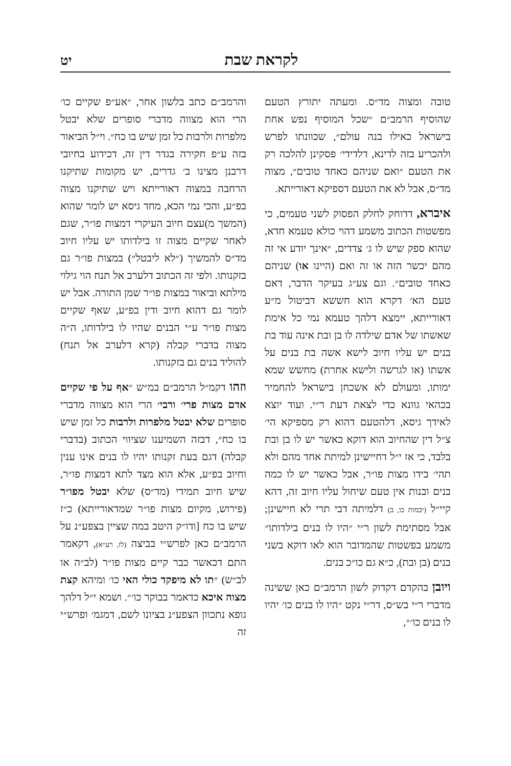לקראת שבת יט
טובה ומצוה מד״ס. ומעתה יתורץ הטעם שהוסיף הרמב״ם ״שכל המוסיף נפש אחת בישראל כאילו בנה עולם״, שכוונתו לפרש ולהכריע בזה לדינא, דלדידי׳ פסקינן להלכה רק את הטעם ״ואם שניהם כאחד טובים״, מצוה מד״ס, אבל לא את הטעם דספיקא דאורייתא.
איברא, דדוחק לחלק הפסוק לשני טעמים, כי מפשטות הכתוב משמע דהוי כולא טעמא חדא, שהוא ספק שיש לו ג׳ צדדים, ״אינך יודע אי זה מהם יכשר הזה או זה ואם (היינו או) שניהם כאחד טובים״. וגם צע״ג בעיקר הדבר, דאם טעם הא׳ דקרא הוא חששא דביטול מ״ע דאורייתא, יימצא דלהך טעמא נמי כל אימת שאשתו של אדם שילדה לו בן ובת אינה עוד בת בנים יש עליו חיוב לישא אשה בת בנים על אשתו (או לגרשה ולישא אחרת) מחשש שמא ימותו, ומעולם לא אשכחן בישראל להחמיר בכהאי גוונא כדי לצאת דעת ר״י. ועוד יוצא לאידך גיסא, דלהטעם דהוא רק מספיקא הי׳ צ״ל דין שהחיוב הוא דוקא כאשר יש לו בן ובת בלבד, כי אז י״ל דחיישינן למיתת אחד מהם ולא תהי׳ בידו מצות פו״ר, אבל כאשר יש לו כמה בנים ובנות אין טעם שיחול עליו חיוב זה, דהא קיי״ל (יבמות כו, ב) דלמיתה דבי תרי לא חיישינן; אבל מסתימת לשון ר״י ״היו לו בנים בילדותו״ משמע בפשטות שהמדובר הוא לאו דוקא בשני בנים (בן ובת), כ״א גם כו״כ בנים.
ויובן בהקדם דקדוק לשון הרמב״ם כאן ששינה מדברי ר״י בש״ס, דר״י נקט ״היו לו בנים כו׳ יהיו לו בנים כו׳״,
והרמב״ם כתב בלשון אחר, ״אע״פ שקיים כו׳ הרי הוא מצווה מדברי סופרים שלא יבטל מלפרות ולרבות כל זמן שיש בו כח״. וי״ל הביאור בזה ע״פ חקירה בגדר דין זה, דכידוע בחיובי דרבנן מצינו ב׳ גדרים, יש מקומות שתיקנו הרחבה במצוה דאורייתא ויש שתיקנו מצוה בפ״ע, והכי נמי הכא, מחד גיסא יש לומר שהוא (המשך מ)עצם חיוב העיקרי דמצות פו״ר, שגם לאחר שקיים מצוה זו בילדותו יש עליו חיוב מד״ס להמשיך (״לא ליבטל״) במצות פו״ר גם בזקנותו. ולפי זה הכתוב דלערב אל תנח הוי גילוי מילתא וביאור במצות פו״ר שמן התורה. אבל יש לומר גם דהוא חיוב ודין בפ״ע, שאף שקיים מצות פו״ר ע״י הבנים שהיו לו בילדותו, ה״ה מצוה בדברי קבלה (קרא דלערב אל תנח) להוליד בנים גם בזקנותו.
וזהו דקמ״ל הרמב״ם במ״ש ״אף על פי שקיים אדם מצות פרי׳ ורבי׳ הרי הוא מצווה מדברי סופרים שלא יבטל מלפרות ולרבות כל זמן שיש בו כח״, דבזה השמיענו שציווי הכתוב (בדברי קבלה) דגם בעת זקנותו יהיו לו בנים אינו ענין וחיוב בפ״ע, אלא הוא מצד לתא דמצות פו״ר, שיש חיוב תמידי (מד״ס) שלא יבטל מפו״ר (פירוש, מקיום מצות פו״ר שמדאורייתא) כ״ז שיש בו כח [ודו״ק היטב במה שציין בצפע״נ על הרמב״ם כאן לפרש״י בביצה (לז, רע״א), דקאמר התם דכאשר כבר קיים מצות פו״ר (לב״ה או לב״ש) ״תו לא מיפקד כולי האי כו׳ ומיהא קצת מצוה איכא כדאמר בבוקר כו׳״. ושמא י״ל דלהך גופא נתכוון הצפע״נ בציונו לשם, דמגמ׳ ופרש״י זה